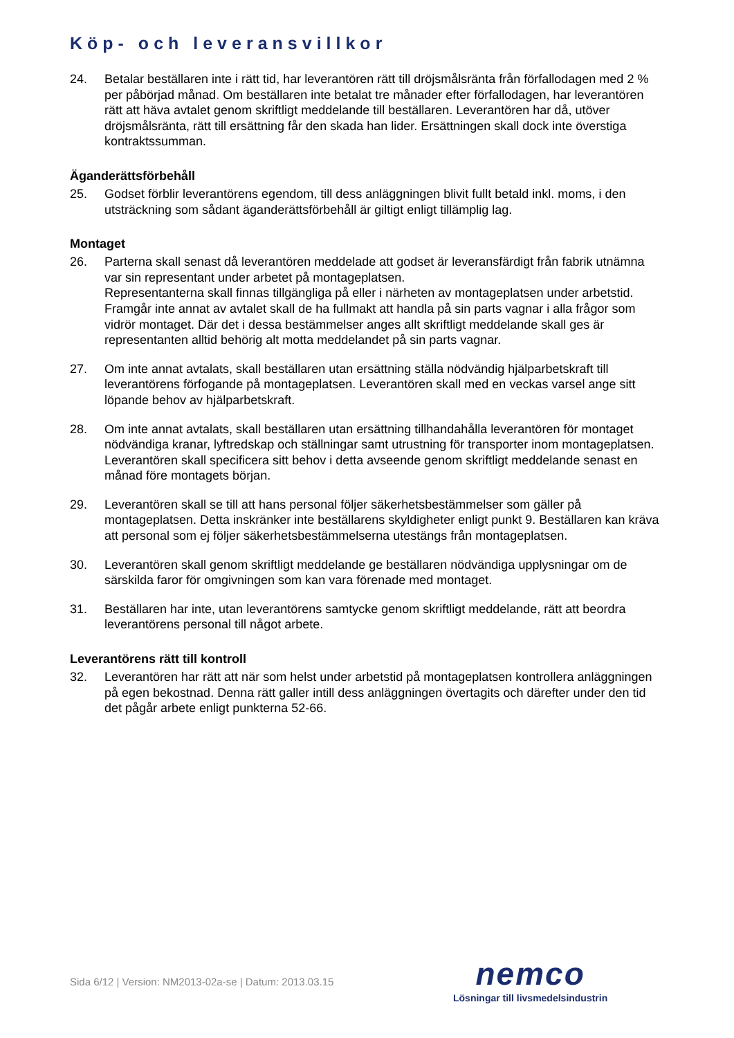Köp- och leveransvillkor
24. Betalar beställaren inte i rätt tid, har leverantören rätt till dröjsmålsränta från förfallodagen med 2 % per påbörjad månad. Om beställaren inte betalat tre månader efter förfallodagen, har leverantören rätt att häva avtalet genom skriftligt meddelande till beställaren. Leverantören har då, utöver dröjsmålsränta, rätt till ersättning får den skada han lider. Ersättningen skall dock inte överstiga kontraktssumman.
Äganderättsförbehåll
25. Godset förblir leverantörens egendom, till dess anläggningen blivit fullt betald inkl. moms, i den utsträckning som sådant äganderättsförbehåll är giltigt enligt tillämplig lag.
Montaget
26. Parterna skall senast då leverantören meddelade att godset är leveransfärdigt från fabrik utnämna var sin representant under arbetet på montageplatsen.
Representanterna skall finnas tillgängliga på eller i närheten av montageplatsen under arbetstid. Framgår inte annat av avtalet skall de ha fullmakt att handla på sin parts vagnar i alla frågor som vidrör montaget. Där det i dessa bestämmelser anges allt skriftligt meddelande skall ges är representanten alltid behörig alt motta meddelandet på sin parts vagnar.
27. Om inte annat avtalats, skall beställaren utan ersättning ställa nödvändig hjälparbetskraft till leverantörens förfogande på montageplatsen. Leverantören skall med en veckas varsel ange sitt löpande behov av hjälparbetskraft.
28. Om inte annat avtalats, skall beställaren utan ersättning tillhandahålla leverantören för montaget nödvändiga kranar, lyftredskap och ställningar samt utrustning för transporter inom montageplatsen. Leverantören skall specificera sitt behov i detta avseende genom skriftligt meddelande senast en månad före montagets början.
29. Leverantören skall se till att hans personal följer säkerhetsbestämmelser som gäller på montageplatsen. Detta inskränker inte beställarens skyldigheter enligt punkt 9. Beställaren kan kräva att personal som ej följer säkerhetsbestämmelserna utestängs från montageplatsen.
30. Leverantören skall genom skriftligt meddelande ge beställaren nödvändiga upplysningar om de särskilda faror för omgivningen som kan vara förenade med montaget.
31. Beställaren har inte, utan leverantörens samtycke genom skriftligt meddelande, rätt att beordra leverantörens personal till något arbete.
Leverantörens rätt till kontroll
32. Leverantören har rätt att när som helst under arbetstid på montageplatsen kontrollera anläggningen på egen bekostnad. Denna rätt galler intill dess anläggningen övertagits och därefter under den tid det pågår arbete enligt punkterna 52-66.
Sida 6/12 | Version: NM2013-02a-se | Datum: 2013.03.15
nemco
Lösningar till livsmedelsindustrin